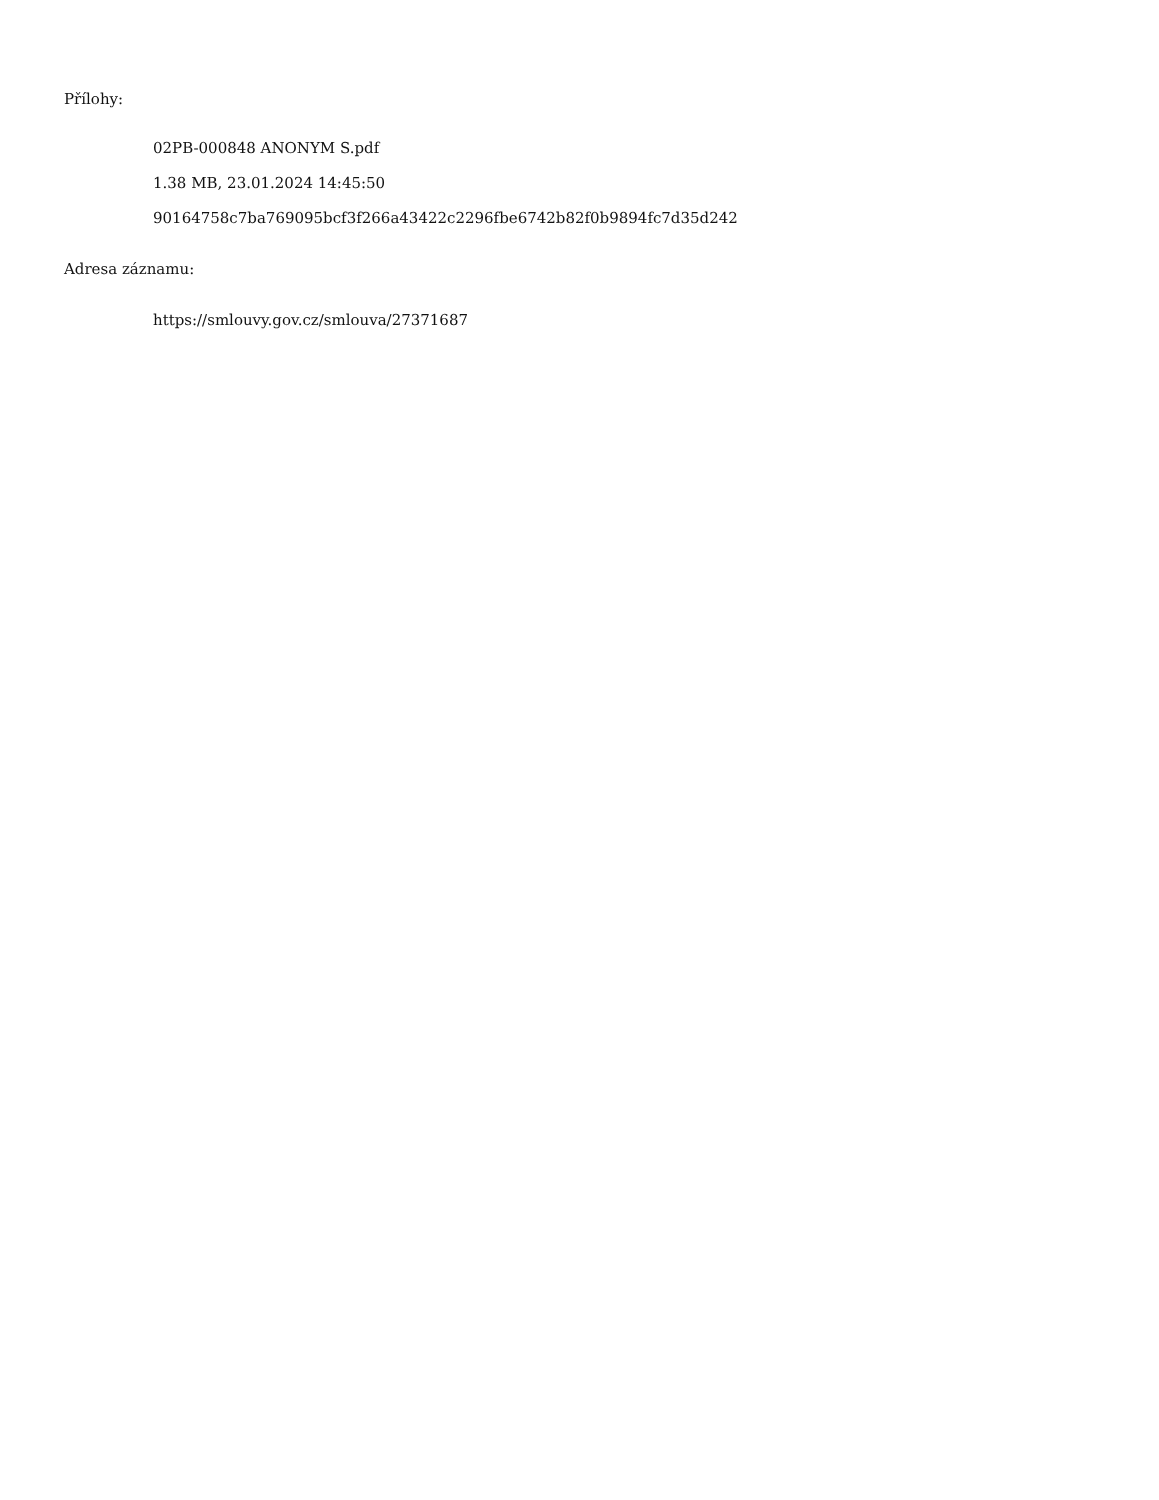Přílohy:
02PB-000848 ANONYM S.pdf
1.38 MB, 23.01.2024 14:45:50
90164758c7ba769095bcf3f266a43422c2296fbe6742b82f0b9894fc7d35d242
Adresa záznamu:
https://smlouvy.gov.cz/smlouva/27371687